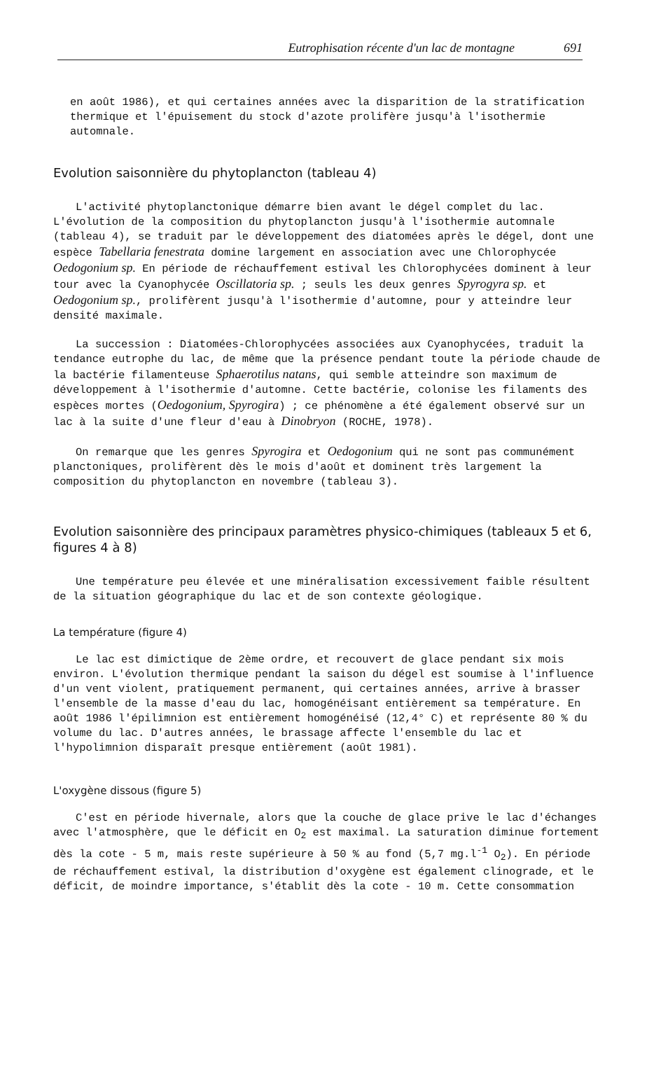Eutrophisation récente d'un lac de montagne 691
en août 1986), et qui certaines années avec la disparition de la stratification thermique et l'épuisement du stock d'azote prolifère jusqu'à l'isothermie automnale.
Evolution saisonnière du phytoplancton (tableau 4)
L'activité phytoplanctonique démarre bien avant le dégel complet du lac. L'évolution de la composition du phytoplancton jusqu'à l'isothermie automnale (tableau 4), se traduit par le développement des diatomées après le dégel, dont une espèce Tabellaria fenestrata domine largement en association avec une Chlorophycée Oedogonium sp. En période de réchauffement estival les Chlorophycées dominent à leur tour avec la Cyanophycée Oscillatoria sp. ; seuls les deux genres Spyrogyra sp. et Oedogonium sp., prolifèrent jusqu'à l'isothermie d'automne, pour y atteindre leur densité maximale.
La succession : Diatomées-Chlorophycées associées aux Cyanophycées, traduit la tendance eutrophe du lac, de même que la présence pendant toute la période chaude de la bactérie filamenteuse Sphaerotilus natans, qui semble atteindre son maximum de développement à l'isothermie d'automne. Cette bactérie, colonise les filaments des espèces mortes (Oedogonium, Spyrogira) ; ce phénomène a été également observé sur un lac à la suite d'une fleur d'eau à Dinobryon (ROCHE, 1978).
On remarque que les genres Spyrogira et Oedogonium qui ne sont pas communément planctoniques, prolifèrent dès le mois d'août et dominent très largement la composition du phytoplancton en novembre (tableau 3).
Evolution saisonnière des principaux paramètres physico-chimiques (tableaux 5 et 6, figures 4 à 8)
Une température peu élevée et une minéralisation excessivement faible résultent de la situation géographique du lac et de son contexte géologique.
La température (figure 4)
Le lac est dimictique de 2ème ordre, et recouvert de glace pendant six mois environ. L'évolution thermique pendant la saison du dégel est soumise à l'influence d'un vent violent, pratiquement permanent, qui certaines années, arrive à brasser l'ensemble de la masse d'eau du lac, homogénéisant entièrement sa température. En août 1986 l'épilimnion est entièrement homogénéisé (12,4° C) et représente 80 % du volume du lac. D'autres années, le brassage affecte l'ensemble du lac et l'hypolimnion disparaît presque entièrement (août 1981).
L'oxygène dissous (figure 5)
C'est en période hivernale, alors que la couche de glace prive le lac d'échanges avec l'atmosphère, que le déficit en O<sub>2</sub> est maximal. La saturation diminue fortement dès la cote - 5 m, mais reste supérieure à 50 % au fond (5,7 mg.l<sup>-1</sup> O<sub>2</sub>). En période de réchauffement estival, la distribution d'oxygène est également clinograde, et le déficit, de moindre importance, s'établit dès la cote - 10 m. Cette consommation